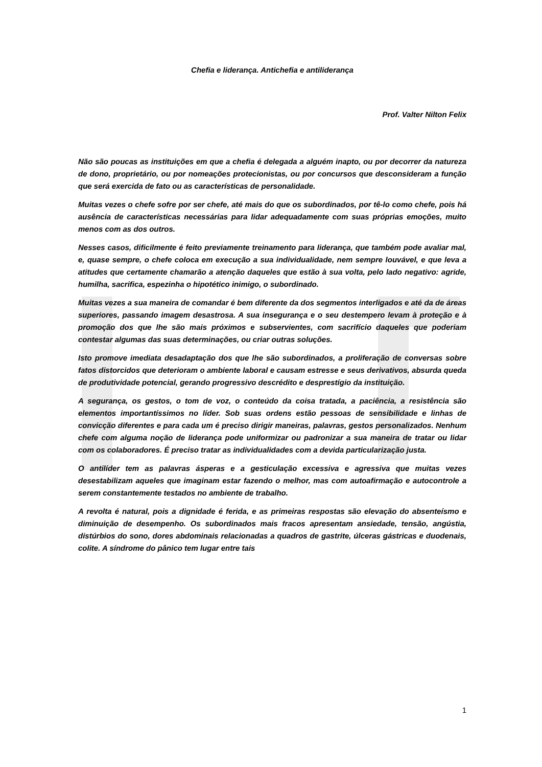Chefia e liderança. Antichefia e antiliderança
Prof. Valter Nilton Felix
Não são poucas as instituições em que a chefia é delegada a alguém inapto, ou por decorrer da natureza de dono, proprietário, ou por nomeações protecionistas, ou por concursos que desconsideram a função que será exercida de fato ou as características de personalidade.
Muitas vezes o chefe sofre por ser chefe, até mais do que os subordinados, por tê-lo como chefe, pois há ausência de características necessárias para lidar adequadamente com suas próprias emoções, muito menos com as dos outros.
Nesses casos, dificilmente é feito previamente treinamento para liderança, que também pode avaliar mal, e, quase sempre, o chefe coloca em execução a sua individualidade, nem sempre louvável, e que leva a atitudes que certamente chamarão a atenção daqueles que estão à sua volta, pelo lado negativo: agride, humilha, sacrifica, espezinha o hipotético inimigo, o subordinado.
Muitas vezes a sua maneira de comandar é bem diferente da dos segmentos interligados e até da de áreas superiores, passando imagem desastrosa. A sua insegurança e o seu destempero levam à proteção e à promoção dos que lhe são mais próximos e subservientes, com sacrifício daqueles que poderiam contestar algumas das suas determinações, ou criar outras soluções.
Isto promove imediata desadaptação dos que lhe são subordinados, a proliferação de conversas sobre fatos distorcidos que deterioram o ambiente laboral e causam estresse e seus derivativos, absurda queda de produtividade potencial, gerando progressivo descrédito e desprestígio da instituição.
A segurança, os gestos, o tom de voz, o conteúdo da coisa tratada, a paciência, a resistência são elementos importantíssimos no líder. Sob suas ordens estão pessoas de sensibilidade e linhas de convicção diferentes e para cada um é preciso dirigir maneiras, palavras, gestos personalizados. Nenhum chefe com alguma noção de liderança pode uniformizar ou padronizar a sua maneira de tratar ou lidar com os colaboradores. É preciso tratar as individualidades com a devida particularização justa.
O antilíder tem as palavras ásperas e a gesticulação excessiva e agressiva que muitas vezes desestabilizam aqueles que imaginam estar fazendo o melhor, mas com autoafirmação e autocontrole a serem constantemente testados no ambiente de trabalho.
A revolta é natural, pois a dignidade é ferida, e as primeiras respostas são elevação do absenteísmo e diminuição de desempenho. Os subordinados mais fracos apresentam ansiedade, tensão, angústia, distúrbios do sono, dores abdominais relacionadas a quadros de gastrite, úlceras gástricas e duodenais, colite. A síndrome do pânico tem lugar entre tais
1